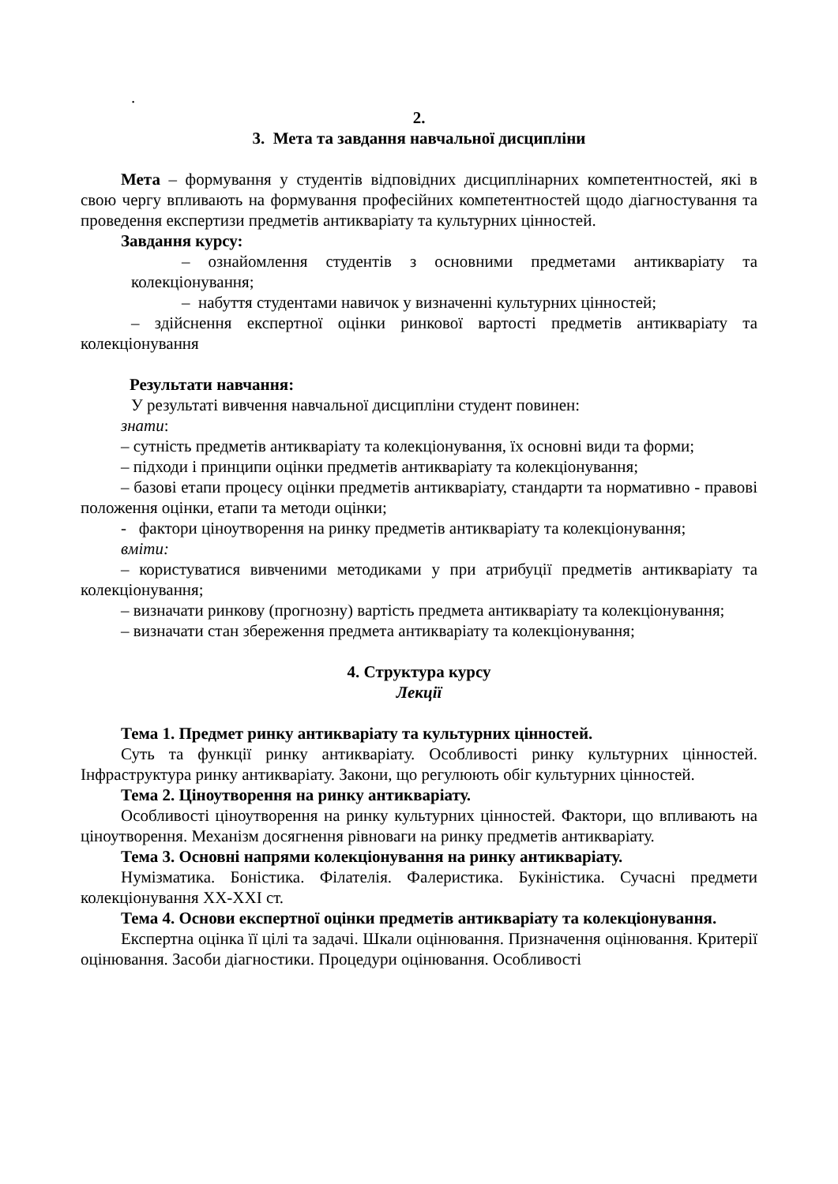.
2.
3. Мета та завдання навчальної дисципліни
Мета – формування у студентів відповідних дисциплінарних компетентностей, які в свою чергу впливають на формування професійних компетентностей щодо діагностування та проведення експертизи предметів антикваріату та культурних цінностей.
Завдання курсу:
– ознайомлення студентів з основними предметами антикваріату та колекціонування;
– набуття студентами навичок у визначенні культурних цінностей;
– здійснення експертної оцінки ринкової вартості предметів антикваріату та колекціонування
Результати навчання:
У результаті вивчення навчальної дисципліни студент повинен:
знати:
– сутність предметів антикваріату та колекціонування, їх основні види та форми;
– підходи і принципи оцінки предметів антикваріату та колекціонування;
– базові етапи процесу оцінки предметів антикваріату, стандарти та нормативно - правові положення оцінки, етапи та методи оцінки;
- фактори ціноутворення на ринку предметів антикваріату та колекціонування;
вміти:
– користуватися вивченими методиками у при атрибуції предметів антикваріату та колекціонування;
– визначати ринкову (прогнозну) вартість предмета антикваріату та колекціонування;
– визначати стан збереження предмета антикваріату та колекціонування;
4. Структура курсу
Лекції
Тема 1. Предмет ринку антикваріату та культурних цінностей.
Суть та функції ринку антикваріату. Особливості ринку культурних цінностей. Інфраструктура ринку антикваріату. Закони, що регулюють обіг культурних цінностей.
Тема 2. Ціноутворення на ринку антикваріату.
Особливості ціноутворення на ринку культурних цінностей. Фактори, що впливають на ціноутворення. Механізм досягнення рівноваги на ринку предметів антикваріату.
Тема 3. Основні напрями колекціонування на ринку антикваріату.
Нумізматика. Боністика. Філателія. Фалеристика. Букіністика. Сучасні предмети колекціонування XX-XXI ст.
Тема 4. Основи експертної оцінки предметів антикваріату та колекціонування.
Експертна оцінка її цілі та задачі. Шкали оцінювання. Призначення оцінювання. Критерії оцінювання. Засоби діагностики. Процедури оцінювання. Особливості